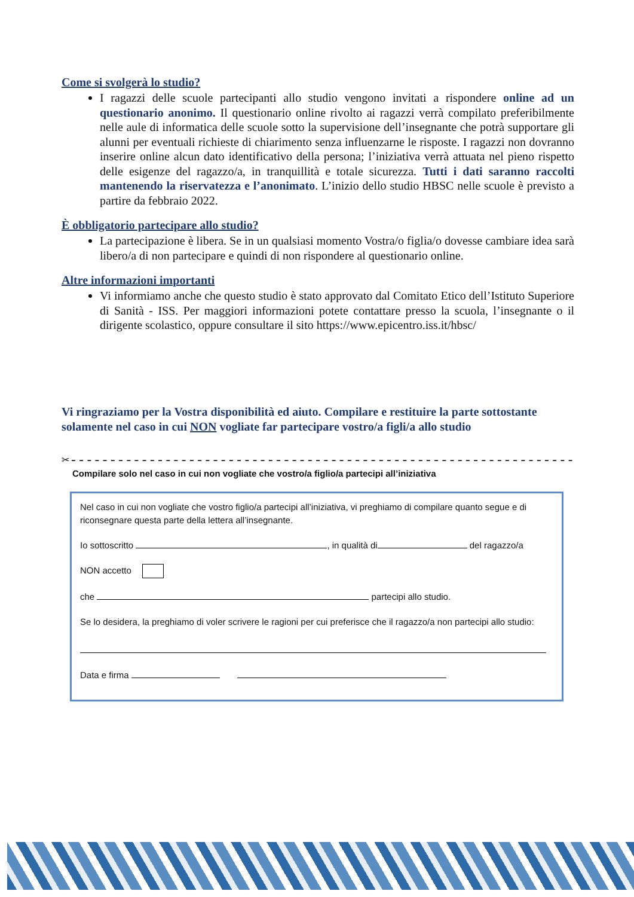Come si svolgerà lo studio?
I ragazzi delle scuole partecipanti allo studio vengono invitati a rispondere online ad un questionario anonimo. Il questionario online rivolto ai ragazzi verrà compilato preferibilmente nelle aule di informatica delle scuole sotto la supervisione dell’insegnante che potrà supportare gli alunni per eventuali richieste di chiarimento senza influenzarne le risposte. I ragazzi non dovranno inserire online alcun dato identificativo della persona; l’iniziativa verrà attuata nel pieno rispetto delle esigenze del ragazzo/a, in tranquillità e totale sicurezza. Tutti i dati saranno raccolti mantenendo la riservatezza e l’anonimato. L’inizio dello studio HBSC nelle scuole è previsto a partire da febbraio 2022.
È obbligatorio partecipare allo studio?
La partecipazione è libera. Se in un qualsiasi momento Vostra/o figlia/o dovesse cambiare idea sarà libero/a di non partecipare e quindi di non rispondere al questionario online.
Altre informazioni importanti
Vi informiamo anche che questo studio è stato approvato dal Comitato Etico dell’Istituto Superiore di Sanità - ISS. Per maggiori informazioni potete contattare presso la scuola, l’insegnante o il dirigente scolastico, oppure consultare il sito https://www.epicentro.iss.it/hbsc/
Vi ringraziamo per la Vostra disponibilità ed aiuto. Compilare e restituire la parte sottostante solamente nel caso in cui NON vogliate far partecipare vostro/a figli/a allo studio
✂----------------------------------------------------------------
Compilare solo nel caso in cui non vogliate che vostro/a figlio/a partecipi all’iniziativa
Nel caso in cui non vogliate che vostro figlio/a partecipi all’iniziativa, vi preghiamo di compilare quanto segue e di riconsegnare questa parte della lettera all’insegnante.
Io sottoscritto , in qualità di del ragazzo/a
NON accetto
che partecipi allo studio.
Se lo desidera, la preghiamo di voler scrivere le ragioni per cui preferisce che il ragazzo/a non partecipi allo studio:
Data e firma